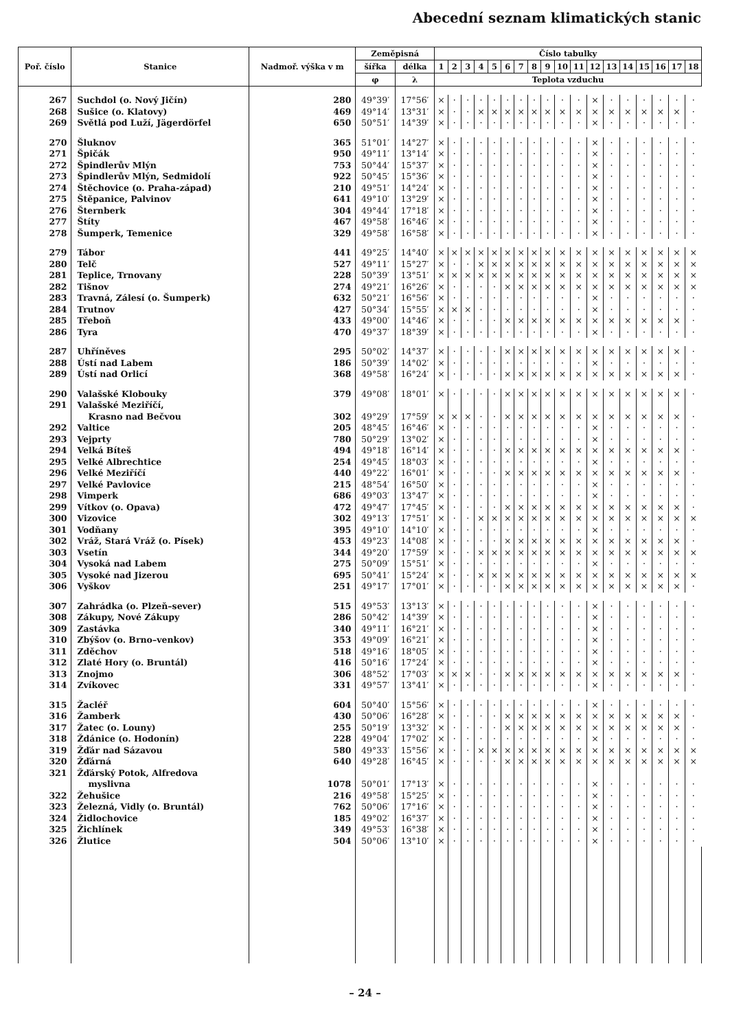Abecední seznam klimatických stanic
| Poř. číslo | Stanice | Nadmoř. výška v m | Zeměpisná | | Číslo tabulky | | | | | | | | | | | | | | | | | |
| --- | --- | --- | --- | --- | --- | --- | --- | --- | --- | --- | --- | --- | --- | --- | --- | --- | --- | --- | --- | --- | --- | --- |
| | | | šířka | délka | 1 | 2 | 3 | 4 | 5 | 6 | 7 | 8 | 9 | 10 | 11 | 12 | 13 | 14 | 15 | 16 | 17 | 18 |
| | | | φ | λ | Teplota vzduchu | | | | | | | | | | | | | | | | | |
| 267 | Suchdol (o. Nový Jičín) | 280 | 49°39′ | 17°56′ | × | · | · | · | · | · | · | · | · | · | · | × | · | · | · | · | · | · |
| 268 | Sušice (o. Klatovy) | 469 | 49°14′ | 13°31′ | × | · | · | × | × | × | × | × | × | × | × | × | × | × | × | × | × | · |
| 269 | Světlá pod Luží, Jägerdörfel | 650 | 50°51′ | 14°39′ | × | · | · | · | · | · | · | · | · | · | · | × | · | · | · | · | · | · |
| 270 | Šluknov | 365 | 51°01′ | 14°27′ | × | · | · | · | · | · | · | · | · | · | · | × | · | · | · | · | · | · |
| 271 | Špičák | 950 | 49°11′ | 13°14′ | × | · | · | · | · | · | · | · | · | · | · | × | · | · | · | · | · | · |
| 272 | Špindlerův Mlýn | 753 | 50°44′ | 15°37′ | × | · | · | · | · | · | · | · | · | · | · | × | · | · | · | · | · | · |
| 273 | Špindlerův Mlýn, Sedmidolí | 922 | 50°45′ | 15°36′ | × | · | · | · | · | · | · | · | · | · | · | × | · | · | · | · | · | · |
| 274 | Štěchovice (o. Praha-západ) | 210 | 49°51′ | 14°24′ | × | · | · | · | · | · | · | · | · | · | · | × | · | · | · | · | · | · |
| 275 | Štěpanice, Palvinov | 641 | 49°10′ | 13°29′ | × | · | · | · | · | · | · | · | · | · | · | × | · | · | · | · | · | · |
| 276 | Šternberk | 304 | 49°44′ | 17°18′ | × | · | · | · | · | · | · | · | · | · | · | × | · | · | · | · | · | · |
| 277 | Štíty | 467 | 49°58′ | 16°46′ | × | · | · | · | · | · | · | · | · | · | · | × | · | · | · | · | · | · |
| 278 | Šumperk, Temenice | 329 | 49°58′ | 16°58′ | × | · | · | · | · | · | · | · | · | · | · | × | · | · | · | · | · | · |
| 279 | Tábor | 441 | 49°25′ | 14°40′ | × | × | × | × | × | × | × | × | × | × | × | × | × | × | × | × | × | × |
| 280 | Telč | 527 | 49°11′ | 15°27′ | × | · | · | × | × | × | × | × | × | × | × | × | × | × | × | × | × | × |
| 281 | Teplice, Trnovany | 228 | 50°39′ | 13°51′ | × | × | × | × | × | × | × | × | × | × | × | × | × | × | × | × | × | × |
| 282 | Tišnov | 274 | 49°21′ | 16°26′ | × | · | · | · | · | × | × | × | × | × | × | × | × | × | × | × | × | × |
| 283 | Travná, Zálesí (o. Šumperk) | 632 | 50°21′ | 16°56′ | × | · | · | · | · | · | · | · | · | · | · | × | · | · | · | · | · | · |
| 284 | Trutnov | 427 | 50°34′ | 15°55′ | × | × | × | · | · | · | · | · | · | · | · | × | · | · | · | · | · | · |
| 285 | Třeboň | 433 | 49°00′ | 14°46′ | × | · | · | · | · | × | × | × | × | × | × | × | × | × | × | × | × | · |
| 286 | Tyra | 470 | 49°37′ | 18°39′ | × | · | · | · | · | · | · | · | · | · | · | × | · | · | · | · | · | · |
| 287 | Uhříněves | 295 | 50°02′ | 14°37′ | × | · | · | · | · | × | × | × | × | × | × | × | × | × | × | × | × | · |
| 288 | Ústí nad Labem | 186 | 50°39′ | 14°02′ | × | · | · | · | · | · | · | · | · | · | · | × | · | · | · | · | · | · |
| 289 | Ústí nad Orlicí | 368 | 49°58′ | 16°24′ | × | · | · | · | · | × | × | × | × | × | × | × | × | × | × | × | × | · |
| 290 | Valašské Klobouky | 379 | 49°08′ | 18°01′ | × | · | · | · | · | × | × | × | × | × | × | × | × | × | × | × | × | · |
| 291 | Valašské Meziříčí, | | | | | | | | | | | | | | | | | | | | | |
| | Krasno nad Bečvou | 302 | 49°29′ | 17°59′ | × | × | × | · | · | × | × | × | × | × | × | × | × | × | × | × | × | · |
| 292 | Valtice | 205 | 48°45′ | 16°46′ | × | · | · | · | · | · | · | · | · | · | · | × | · | · | · | · | · | · |
| 293 | Vejprty | 780 | 50°29′ | 13°02′ | × | · | · | · | · | · | · | · | · | · | · | × | · | · | · | · | · | · |
| 294 | Velká Bíteš | 494 | 49°18′ | 16°14′ | × | · | · | · | · | × | × | × | × | × | × | × | × | × | × | × | × | · |
| 295 | Velké Albrechtice | 254 | 49°45′ | 18°03′ | × | · | · | · | · | · | · | · | · | · | · | × | · | · | · | · | · | · |
| 296 | Velké Meziříčí | 440 | 49°22′ | 16°01′ | × | · | · | · | · | × | × | × | × | × | × | × | × | × | × | × | × | · |
| 297 | Velké Pavlovice | 215 | 48°54′ | 16°50′ | × | · | · | · | · | · | · | · | · | · | · | × | · | · | · | · | · | · |
| 298 | Vimperk | 686 | 49°03′ | 13°47′ | × | · | · | · | · | · | · | · | · | · | · | × | · | · | · | · | · | · |
| 299 | Vítkov (o. Opava) | 472 | 49°47′ | 17°45′ | × | · | · | · | · | × | × | × | × | × | × | × | × | × | × | × | × | · |
| 300 | Vizovice | 302 | 49°13′ | 17°51′ | × | · | · | × | × | × | × | × | × | × | × | × | × | × | × | × | × | × |
| 301 | Vodňany | 395 | 49°10′ | 14°10′ | × | · | · | · | · | · | · | · | · | · | · | × | · | · | · | · | · | · |
| 302 | Vráž, Stará Vráž (o. Písek) | 453 | 49°23′ | 14°08′ | × | · | · | · | · | × | × | × | × | × | × | × | × | × | × | × | × | · |
| 303 | Vsetín | 344 | 49°20′ | 17°59′ | × | · | · | × | × | × | × | × | × | × | × | × | × | × | × | × | × | × |
| 304 | Vysoká nad Labem | 275 | 50°09′ | 15°51′ | × | · | · | · | · | · | · | · | · | · | · | × | · | · | · | · | · | · |
| 305 | Vysoké nad Jizerou | 695 | 50°41′ | 15°24′ | × | · | · | × | × | × | × | × | × | × | × | × | × | × | × | × | × | × |
| 306 | Vyškov | 251 | 49°17′ | 17°01′ | × | · | · | · | · | × | × | × | × | × | × | × | × | × | × | × | × | · |
| 307 | Zahrádka (o. Plzeň–sever) | 515 | 49°53′ | 13°13′ | × | · | · | · | · | · | · | · | · | · | · | × | · | · | · | · | · | · |
| 308 | Zákupy, Nové Zákupy | 286 | 50°42′ | 14°39′ | × | · | · | · | · | · | · | · | · | · | · | × | · | · | · | · | · | · |
| 309 | Zastávka | 340 | 49°11′ | 16°21′ | × | · | · | · | · | · | · | · | · | · | · | × | · | · | · | · | · | · |
| 310 | Zbýšov (o. Brno–venkov) | 353 | 49°09′ | 16°21′ | × | · | · | · | · | · | · | · | · | · | · | × | · | · | · | · | · | · |
| 311 | Zděchov | 518 | 49°16′ | 18°05′ | × | · | · | · | · | · | · | · | · | · | · | × | · | · | · | · | · | · |
| 312 | Zlaté Hory (o. Bruntál) | 416 | 50°16′ | 17°24′ | × | · | · | · | · | · | · | · | · | · | · | × | · | · | · | · | · | · |
| 313 | Znojmo | 306 | 48°52′ | 17°03′ | × | × | × | · | · | × | × | × | × | × | × | × | × | × | × | × | × | · |
| 314 | Zvíkovec | 331 | 49°57′ | 13°41′ | × | · | · | · | · | · | · | · | · | · | · | × | · | · | · | · | · | · |
| 315 | Žacléř | 604 | 50°40′ | 15°56′ | × | · | · | · | · | · | · | · | · | · | · | × | · | · | · | · | · | · |
| 316 | Žamberk | 430 | 50°06′ | 16°28′ | × | · | · | · | · | × | × | × | × | × | × | × | × | × | × | × | × | · |
| 317 | Žatec (o. Louny) | 255 | 50°19′ | 13°32′ | × | · | · | · | · | × | × | × | × | × | × | × | × | × | × | × | × | · |
| 318 | Ždánice (o. Hodonín) | 228 | 49°04′ | 17°02′ | × | · | · | · | · | · | · | · | · | · | · | × | · | · | · | · | · | · |
| 319 | Žďár nad Sázavou | 580 | 49°33′ | 15°56′ | × | · | · | × | × | × | × | × | × | × | × | × | × | × | × | × | × | × |
| 320 | Žďárná | 640 | 49°28′ | 16°45′ | × | · | · | · | · | × | × | × | × | × | × | × | × | × | × | × | × | × |
| 321 | Žďárský Potok, Alfredova | | | | | | | | | | | | | | | | | | | | | |
| | myslivna | 1078 | 50°01′ | 17°13′ | × | · | · | · | · | · | · | · | · | · | · | × | · | · | · | · | · | · |
| 322 | Žehušice | 216 | 49°58′ | 15°25′ | × | · | · | · | · | · | · | · | · | · | · | × | · | · | · | · | · | · |
| 323 | Železná, Vidly (o. Bruntál) | 762 | 50°06′ | 17°16′ | × | · | · | · | · | · | · | · | · | · | · | × | · | · | · | · | · | · |
| 324 | Židlochovice | 185 | 49°02′ | 16°37′ | × | · | · | · | · | · | · | · | · | · | · | × | · | · | · | · | · | · |
| 325 | Žichlínek | 349 | 49°53′ | 16°38′ | × | · | · | · | · | · | · | · | · | · | · | × | · | · | · | · | · | · |
| 326 | Žlutice | 504 | 50°06′ | 13°10′ | × | · | · | · | · | · | · | · | · | · | · | × | · | · | · | · | · | · |
– 24 –